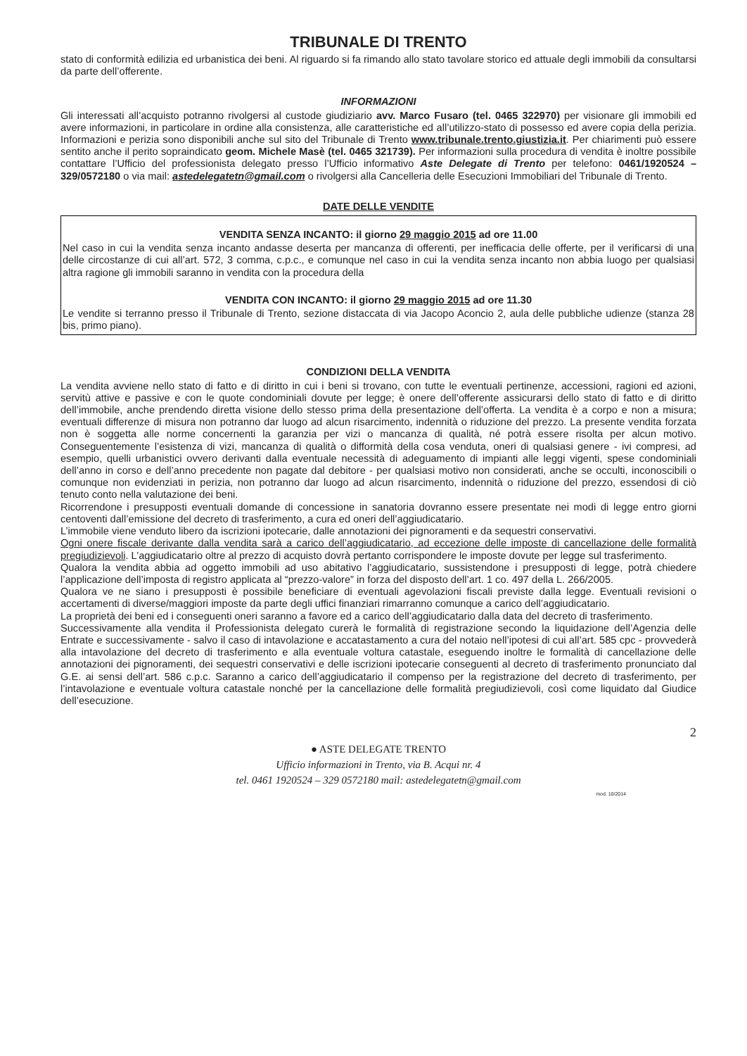TRIBUNALE DI TRENTO
stato di conformità edilizia ed urbanistica dei beni. Al riguardo si fa rimando allo stato tavolare storico ed attuale degli immobili da consultarsi da parte dell’offerente.
INFORMAZIONI
Gli interessati all’acquisto potranno rivolgersi al custode giudiziario avv. Marco Fusaro (tel. 0465 322970) per visionare gli immobili ed avere informazioni, in particolare in ordine alla consistenza, alle caratteristiche ed all’utilizzo-stato di possesso ed avere copia della perizia. Informazioni e perizia sono disponibili anche sul sito del Tribunale di Trento www.tribunale.trento.giustizia.it. Per chiarimenti può essere sentito anche il perito sopraindicato geom. Michele Masè (tel. 0465 321739). Per informazioni sulla procedura di vendita è inoltre possibile contattare l’Ufficio del professionista delegato presso l’Ufficio informativo Aste Delegate di Trento per telefono: 0461/1920524 – 329/0572180 o via mail: astedelegatetn@gmail.com o rivolgersi alla Cancelleria delle Esecuzioni Immobiliari del Tribunale di Trento.
DATE DELLE VENDITE
VENDITA SENZA INCANTO: il giorno 29 maggio 2015 ad ore 11.00
Nel caso in cui la vendita senza incanto andasse deserta per mancanza di offerenti, per inefficacia delle offerte, per il verificarsi di una delle circostanze di cui all’art. 572, 3 comma, c.p.c., e comunque nel caso in cui la vendita senza incanto non abbia luogo per qualsiasi altra ragione gli immobili saranno in vendita con la procedura della
VENDITA CON INCANTO: il giorno 29 maggio 2015 ad ore 11.30
Le vendite si terranno presso il Tribunale di Trento, sezione distaccata di via Jacopo Aconcio 2, aula delle pubbliche udienze (stanza 28 bis, primo piano).
CONDIZIONI DELLA VENDITA
La vendita avviene nello stato di fatto e di diritto in cui i beni si trovano, con tutte le eventuali pertinenze, accessioni, ragioni ed azioni, servitù attive e passive e con le quote condominiali dovute per legge; è onere dell’offerente assicurarsi dello stato di fatto e di diritto dell’immobile, anche prendendo diretta visione dello stesso prima della presentazione dell’offerta. La vendita è a corpo e non a misura; eventuali differenze di misura non potranno dar luogo ad alcun risarcimento, indennità o riduzione del prezzo. La presente vendita forzata non è soggetta alle norme concernenti la garanzia per vizi o mancanza di qualità, né potrà essere risolta per alcun motivo. Conseguentemente l’esistenza di vizi, mancanza di qualità o difformità della cosa venduta, oneri di qualsiasi genere - ivi compresi, ad esempio, quelli urbanistici ovvero derivanti dalla eventuale necessità di adeguamento di impianti alle leggi vigenti, spese condominiali dell’anno in corso e dell’anno precedente non pagate dal debitore - per qualsiasi motivo non considerati, anche se occulti, inconoscibili o comunque non evidenziati in perizia, non potranno dar luogo ad alcun risarcimento, indennità o riduzione del prezzo, essendosi di ciò tenuto conto nella valutazione dei beni.
Ricorrendone i presupposti eventuali domande di concessione in sanatoria dovranno essere presentate nei modi di legge entro giorni centoventi dall’emissione del decreto di trasferimento, a cura ed oneri dell’aggiudicatario.
L’immobile viene venduto libero da iscrizioni ipotecarie, dalle annotazioni dei pignoramenti e da sequestri conservativi.
Ogni onere fiscale derivante dalla vendita sarà a carico dell’aggiudicatario, ad eccezione delle imposte di cancellazione delle formalità pregiudizievoli. L’aggiudicatario oltre al prezzo di acquisto dovrà pertanto corrispondere le imposte dovute per legge sul trasferimento.
Qualora la vendita abbia ad oggetto immobili ad uso abitativo l’aggiudicatario, sussistendone i presupposti di legge, potrà chiedere l’applicazione dell’imposta di registro applicata al “prezzo-valore” in forza del disposto dell’art. 1 co. 497 della L. 266/2005.
Qualora ve ne siano i presupposti è possibile beneficiare di eventuali agevolazioni fiscali previste dalla legge. Eventuali revisioni o accertamenti di diverse/maggiori imposte da parte degli uffici finanziari rimarranno comunque a carico dell’aggiudicatario.
La proprietà dei beni ed i conseguenti oneri saranno a favore ed a carico dell’aggiudicatario dalla data del decreto di trasferimento.
Successivamente alla vendita il Professionista delegato curerà le formalità di registrazione secondo la liquidazione dell’Agenzia delle Entrate e successivamente - salvo il caso di intavolazione e accatastamento a cura del notaio nell’ipotesi di cui all’art. 585 cpc - provvederà alla intavolazione del decreto di trasferimento e alla eventuale voltura catastale, eseguendo inoltre le formalità di cancellazione delle annotazioni dei pignoramenti, dei sequestri conservativi e delle iscrizioni ipotecarie conseguenti al decreto di trasferimento pronunciato dal G.E. ai sensi dell’art. 586 c.p.c. Saranno a carico dell’aggiudicatario il compenso per la registrazione del decreto di trasferimento, per l’intavolazione e eventuale voltura catastale nonché per la cancellazione delle formalità pregiudizievoli, così come liquidato dal Giudice dell’esecuzione.
2
● ASTE DELEGATE TRENTO
Ufficio informazioni in Trento, via B. Acqui nr. 4
tel. 0461 1920524 – 329 0572180 mail: astedelegatetn@gmail.com
mod. 10/2014